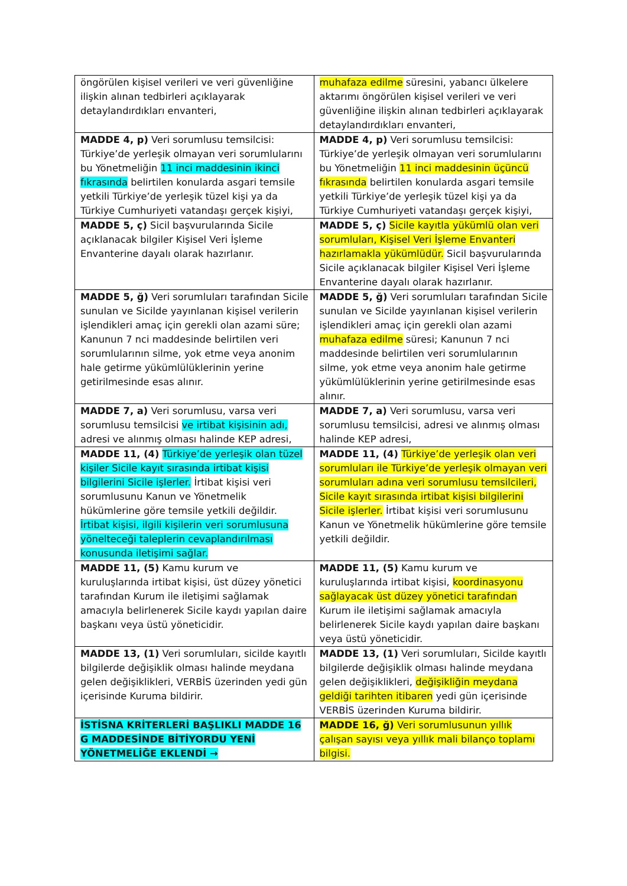| öngörülen kişisel verileri ve veri güvenliğine ilişkin alınan tedbirleri açıklayarak detaylandırdıkları envanteri, | muhafaza edilme süresini, yabancı ülkelere aktarımı öngörülen kişisel verileri ve veri güvenliğine ilişkin alınan tedbirleri açıklayarak detaylandırdıkları envanteri, |
| MADDE 4, p) Veri sorumlusu temsilcisi: Türkiye’de yerleşik olmayan veri sorumlularını bu Yönetmeliğin 11 inci maddesinin ikinci fıkrasında belirtilen konularda asgari temsile yetkili Türkiye’de yerleşik tüzel kişi ya da Türkiye Cumhuriyeti vatandaşı gerçek kişiyi, | MADDE 4, p) Veri sorumlusu temsilcisi: Türkiye’de yerleşik olmayan veri sorumlularını bu Yönetmeliğin 11 inci maddesinin üçüncü fıkrasında belirtilen konularda asgari temsile yetkili Türkiye’de yerleşik tüzel kişi ya da Türkiye Cumhuriyeti vatandaşı gerçek kişiyi, |
| MADDE 5, ç) Sicil başvurularında Sicile açıklanacak bilgiler Kişisel Veri İşleme Envanterine dayalı olarak hazırlanır. | MADDE 5, ç) Sicile kayıtla yükümlü olan veri sorumluları, Kişisel Veri İşleme Envanteri hazırlamakla yükümlüdür. Sicil başvurularında Sicile açıklanacak bilgiler Kişisel Veri İşleme Envanterine dayalı olarak hazırlanır. |
| MADDE 5, ğ) Veri sorumluları tarafından Sicile sunulan ve Sicilde yayınlanan kişisel verilerin işlendikleri amaç için gerekli olan azami süre; Kanunun 7 nci maddesinde belirtilen veri sorumlularının silme, yok etme veya anonim hale getirme yükümlülüklerinin yerine getirilmesinde esas alınır. | MADDE 5, ğ) Veri sorumluları tarafından Sicile sunulan ve Sicilde yayınlanan kişisel verilerin işlendikleri amaç için gerekli olan azami muhafaza edilme süresi; Kanunun 7 nci maddesinde belirtilen veri sorumlularının silme, yok etme veya anonim hale getirme yükümlülüklerinin yerine getirilmesinde esas alınır. |
| MADDE 7, a) Veri sorumlusu, varsa veri sorumlusu temsilcisi ve irtibat kişisinin adı, adresi ve alınmış olması halinde KEP adresi, | MADDE 7, a) Veri sorumlusu, varsa veri sorumlusu temsilcisi, adresi ve alınmış olması halinde KEP adresi, |
| MADDE 11, (4) Türkiye’de yerleşik olan tüzel kişiler Sicile kayıt sırasında irtibat kişisi bilgilerini Sicile işlerler. İrtibat kişisi veri sorumlusunu Kanun ve Yönetmelik hükümlerine göre temsile yetkili değildir. İrtibat kişisi, ilgili kişilerin veri sorumlusuna yönelteceği taleplerin cevaplandırılması konusunda iletişimi sağlar. | MADDE 11, (4) Türkiye’de yerleşik olan veri sorumluları ile Türkiye’de yerleşik olmayan veri sorumluları adına veri sorumlusu temsilcileri, Sicile kayıt sırasında irtibat kişisi bilgilerini Sicile işlerler. İrtibat kişisi veri sorumlusunu Kanun ve Yönetmelik hükümlerine göre temsile yetkili değildir. |
| MADDE 11, (5) Kamu kurum ve kuruluşlarında irtibat kişisi, üst düzey yönetici tarafından Kurum ile iletişimi sağlamak amacıyla belirlenerek Sicile kaydı yapılan daire başkanı veya üstü yöneticidir. | MADDE 11, (5) Kamu kurum ve kuruluşlarında irtibat kişisi, koordinasyonu sağlayacak üst düzey yönetici tarafından Kurum ile iletişimi sağlamak amacıyla belirlenerek Sicile kaydı yapılan daire başkanı veya üstü yöneticidir. |
| MADDE 13, (1) Veri sorumluları, sicilde kayıtlı bilgilerde değişiklik olması halinde meydana gelen değişiklikleri, VERBİS üzerinden yedi gün içerisinde Kuruma bildirir. | MADDE 13, (1) Veri sorumluları, Sicilde kayıtlı bilgilerde değişiklik olması halinde meydana gelen değişiklikleri, değişikliğin meydana geldiği tarihten itibaren yedi gün içerisinde VERBİS üzerinden Kuruma bildirir. |
| İSTİSNA KRİTERLERİ BAŞLIKLI MADDE 16 G MADDESİNDE BİTİYORDU YENİ YÖNETMELİĞE EKLENDİ → | MADDE 16, ğ) Veri sorumlusunun yıllık çalışan sayısı veya yıllık mali bilanço toplamı bilgisi. |